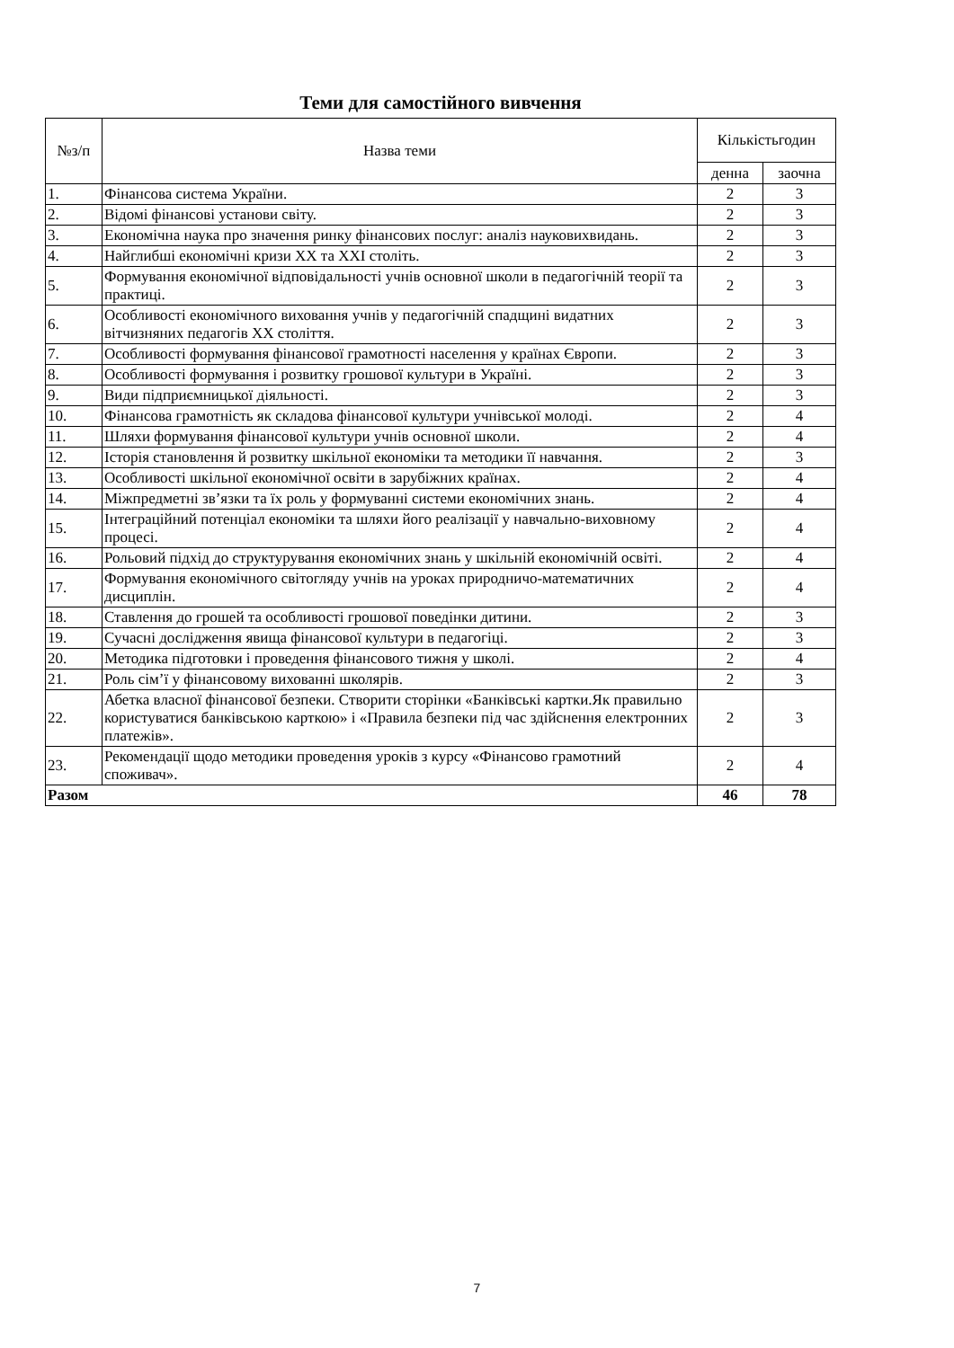Теми для самостійного вивчення
| №з/п | Назва теми | Кількістьгодин | |
| --- | --- | --- | --- |
| | | денна | заочна |
| 1. | Фінансова система України. | 2 | 3 |
| 2. | Відомі фінансові установи світу. | 2 | 3 |
| 3. | Економічна наука про значення ринку фінансових послуг: аналіз науковихвидань. | 2 | 3 |
| 4. | Найглибші економічні кризи XX та XXI століть. | 2 | 3 |
| 5. | Формування економічної відповідальності учнів основної школи в педагогічній теорії та практиці. | 2 | 3 |
| 6. | Особливості економічного виховання учнів у педагогічній спадщині видатних вітчизняних педагогів XX століття. | 2 | 3 |
| 7. | Особливості формування фінансової грамотності населення у країнах Європи. | 2 | 3 |
| 8. | Особливості формування і розвитку грошової культури в Україні. | 2 | 3 |
| 9. | Види підприємницької діяльності. | 2 | 3 |
| 10. | Фінансова грамотність як складова фінансової культури учнівської молоді. | 2 | 4 |
| 11. | Шляхи формування фінансової культури учнів основної школи. | 2 | 4 |
| 12. | Історія становлення й розвитку шкільної економіки та методики її навчання. | 2 | 3 |
| 13. | Особливості шкільної економічної освіти в зарубіжних країнах. | 2 | 4 |
| 14. | Міжпредметні зв’язки та їх роль у формуванні системи економічних знань. | 2 | 4 |
| 15. | Інтеграційний потенціал економіки та шляхи його реалізації у навчально-виховному процесі. | 2 | 4 |
| 16. | Рольовий підхід до структурування економічних знань у шкільній економічній освіті. | 2 | 4 |
| 17. | Формування економічного світогляду учнів на уроках природничо-математичних дисциплін. | 2 | 4 |
| 18. | Ставлення до грошей та особливості грошової поведінки дитини. | 2 | 3 |
| 19. | Сучасні дослідження явища фінансової культури в педагогіці. | 2 | 3 |
| 20. | Методика підготовки і проведення фінансового тижня у школі. | 2 | 4 |
| 21. | Роль сім’ї у фінансовому вихованні школярів. | 2 | 3 |
| 22. | Абетка власної фінансової безпеки. Створити сторінки «Банківські картки.Як правильно користуватися банківською карткою» і «Правила безпеки під час здійснення електронних платежів». | 2 | 3 |
| 23. | Рекомендації щодо методики проведення уроків з курсу «Фінансово грамотний споживач». | 2 | 4 |
| Разом | | 46 | 78 |
7